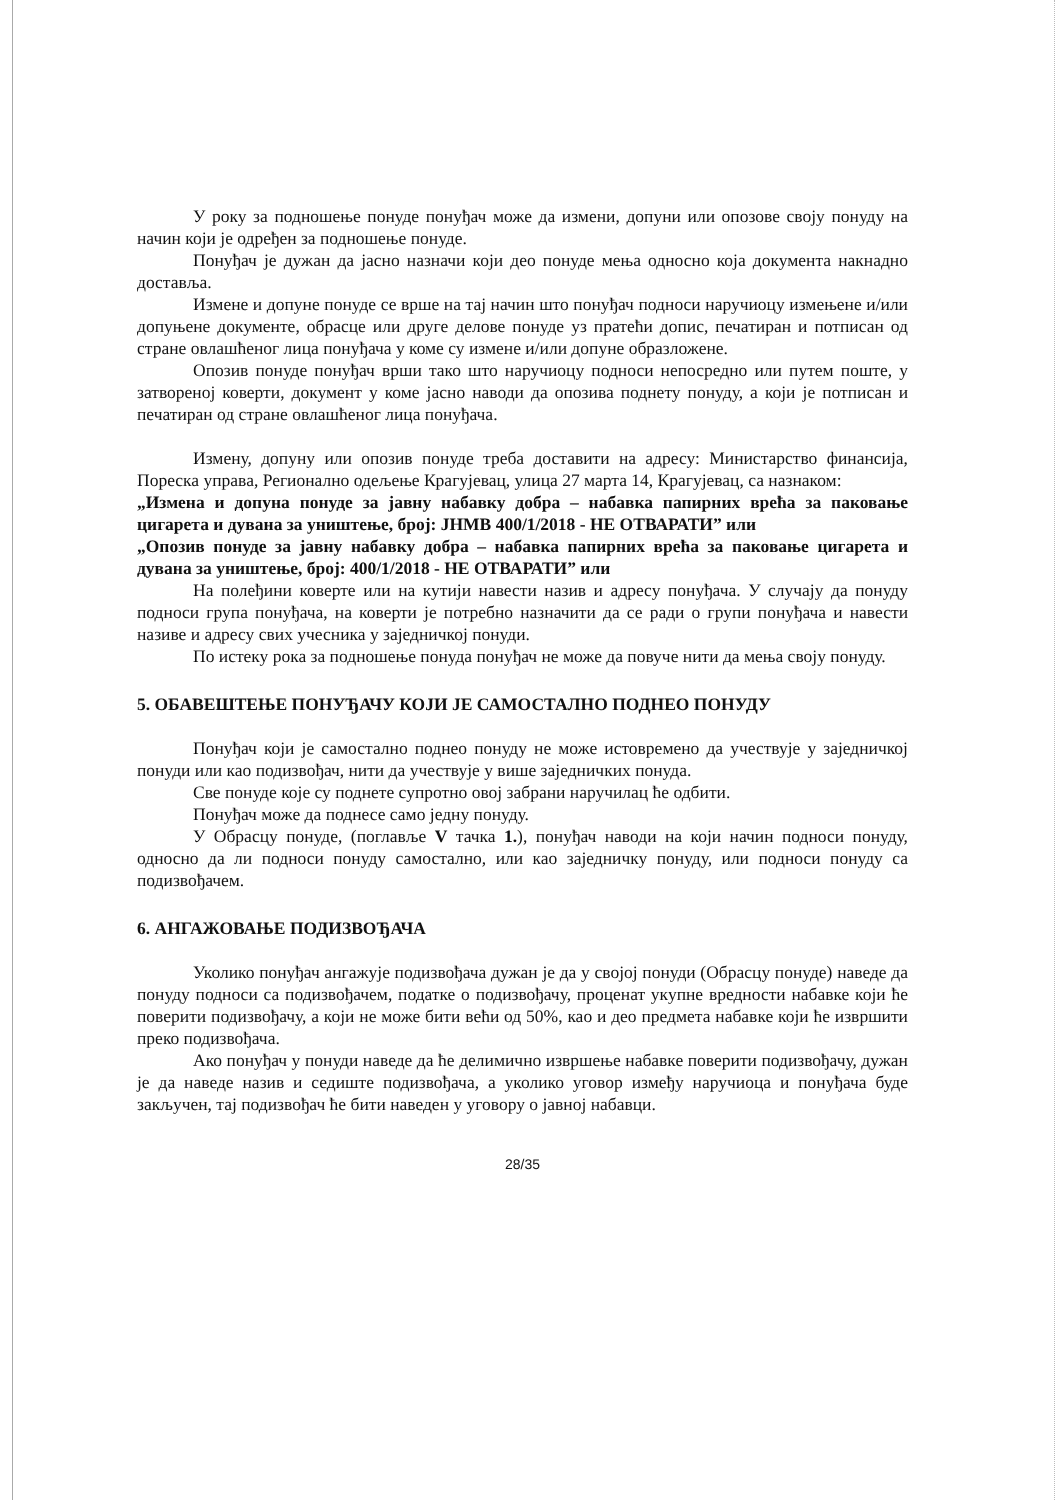У року за подношење понуде понуђач може да измени, допуни или опозове своју понуду на начин који је одређен за подношење понуде.
Понуђач је дужан да јасно назначи који део понуде мења односно која документа накнадно доставља.
Измене и допуне понуде се врше на тај начин што понуђач подноси наручиоцу измењене и/или допуњене документе, обрасце или друге делове понуде уз пратећи допис, печатиран и потписан од стране овлашћеног лица понуђача у коме су измене и/или допуне образложене.
Опозив понуде понуђач врши тако што наручиоцу подноси непосредно или путем поште, у затвореној коверти, документ у коме јасно наводи да опозива поднету понуду, а који је потписан и печатиран од стране овлашћеног лица понуђача.
Измену, допуну или опозив понуде треба доставити на адресу: Министарство финансија, Пореска управа, Регионално одељење Крагујевац, улица 27 марта 14, Крагујевац, са назнаком:
„Измена и допуна понуде за јавну набавку добра – набавка папирних врећа за паковање цигарета и дувана за уништење, број: ЈНМВ 400/1/2018 - НЕ ОТВАРАТИ” или
„Опозив понуде за јавну набавку добра – набавка папирних врећа за паковање цигарета и дувана за уништење, број: 400/1/2018 - НЕ ОТВАРАТИ” или
На полеђини коверте или на кутији навести назив и адресу понуђача. У случају да понуду подноси група понуђача, на коверти је потребно назначити да се ради о групи понуђача и навести називе и адресу свих учесника у заједничкој понуди.
По истеку рока за подношење понуда понуђач не може да повуче нити да мења своју понуду.
5. ОБАВЕШТЕЊЕ ПОНУЂАЧУ КОЈИ ЈЕ САМОСТАЛНО ПОДНЕО ПОНУДУ
Понуђач који је самостално поднео понуду не може истовремено да учествује у заједничкој понуди или као подизвођач, нити да учествује у више заједничких понуда.
Све понуде које су поднете супротно овој забрани наручилац ће одбити.
Понуђач може да поднесе само једну понуду.
У Обрасцу понуде, (поглавље V тачка 1.), понуђач наводи на који начин подноси понуду, односно да ли подноси понуду самостално, или као заједничку понуду, или подноси понуду са подизвођачем.
6. АНГАЖОВАЊЕ ПОДИЗВОЂАЧА
Уколико понуђач ангажује подизвођача дужан је да у својој понуди (Обрасцу понуде) наведе да понуду подноси са подизвођачем, податке о подизвођачу, проценат укупне вредности набавке који ће поверити подизвођачу, а који не може бити већи од 50%, као и део предмета набавке који ће извршити преко подизвођача.
Ако понуђач у понуди наведе да ће делимично извршење набавке поверити подизвођачу, дужан је да наведе назив и седиште подизвођача, а уколико уговор између наручиоца и понуђача буде закључен, тај подизвођач ће бити наведен у уговору о јавној набавци.
28/35